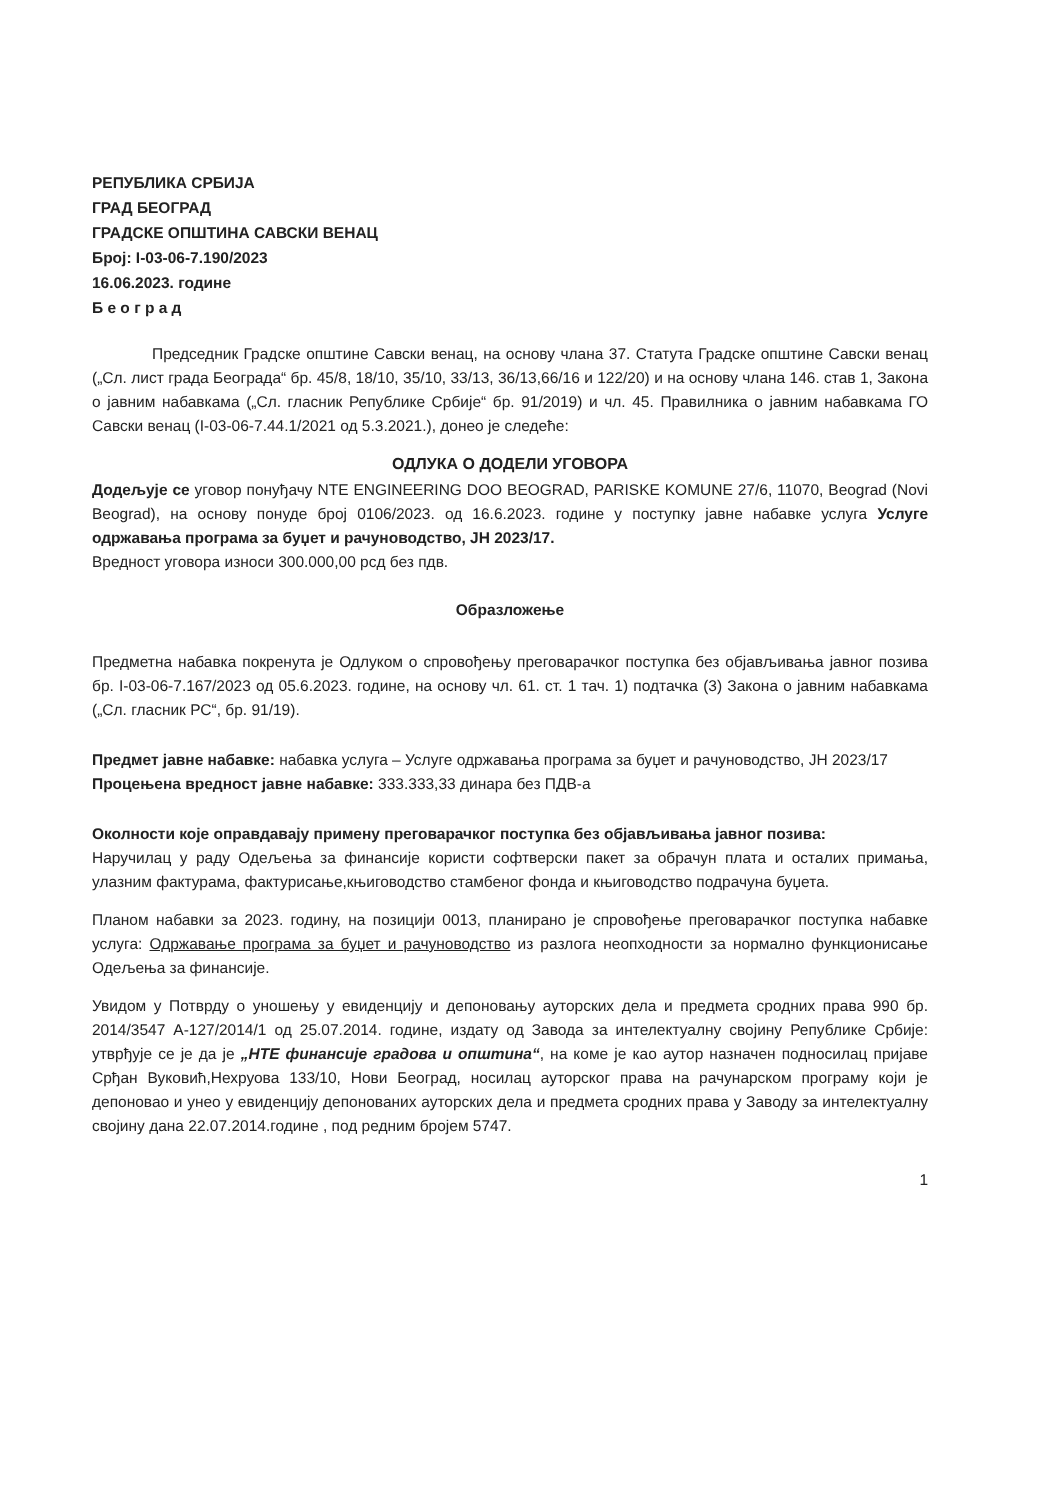РЕПУБЛИКА СРБИЈА
ГРАД БЕОГРАД
ГРАДСКЕ ОПШТИНА САВСКИ ВЕНАЦ
Број: I-03-06-7.190/2023
16.06.2023. године
Б е о г р а д
Председник Градске општине Савски венац, на основу члана 37. Статута Градске општине Савски венац („Сл. лист града Београда“ бр. 45/8, 18/10, 35/10, 33/13, 36/13,66/16 и 122/20) и на основу члана 146. став 1, Закона о јавним набавкама („Сл. гласник Републике Србије“ бр. 91/2019) и чл. 45. Правилника о јавним набавкама ГО Савски венац (I-03-06-7.44.1/2021 од 5.3.2021.), донео је следеће:
ОДЛУКА О ДОДЕЛИ УГОВОРА
Додељује се уговор понуђачу NTE ENGINEERING DOO BEOGRAD, PARISKE KOMUNE 27/6, 11070, Beograd (Novi Beograd), на основу понуде број 0106/2023. од 16.6.2023. године у поступку јавне набавке услуга Услуге одржавања програма за буџет и рачуноводство, ЈН 2023/17.
Вредност уговора износи 300.000,00 рсд без пдв.
Образложење
Предметна набавка покренута је Одлуком о спровођењу преговарачког поступка без објављивања јавног позива бр. I-03-06-7.167/2023 од 05.6.2023. године, на основу чл. 61. ст. 1 тач. 1) подтачка (3) Закона о јавним набавкама („Сл. гласник РС“, бр. 91/19).
Предмет јавне набавке: набавка услуга – Услуге одржавања програма за буџет и рачуноводство, ЈН 2023/17
Процењена вредност јавне набавке: 333.333,33 динара без ПДВ-а
Околности које оправдавају примену преговарачког поступка без објављивања јавног позива:
Наручилац у раду Одељења за финансије користи софтверски пакет за обрачун плата и осталих примања, улазним фактурама, фактурисање,књиговодство стамбеног фонда и књиговодство подрачуна буџета.
Планом набавки за 2023. годину, на позицији 0013, планирано је спровођење преговарачког поступка набавке услуга: Одржавање програма за буџет и рачуноводство из разлога неопходности за нормално функционисање Одељења за финансије.
Увидом у Потврду о уношењу у евиденцију и депоновању ауторских дела и предмета сродних права 990 бр. 2014/3547 А-127/2014/1 од 25.07.2014. године, издату од Завода за интелектуалну својину Републике Србије: утврђује се је да је „НТЕ финансије градова и општина“, на коме је као аутор назначен подносилац пријаве Срђан Вуковић,Нехруова 133/10, Нови Београд, носилац ауторског права на рачунарском програму који је депоновао и унео у евиденцију депонованих ауторских дела и предмета сродних права у Заводу за интелектуалну својину дана 22.07.2014.године , под редним бројем 5747.
1